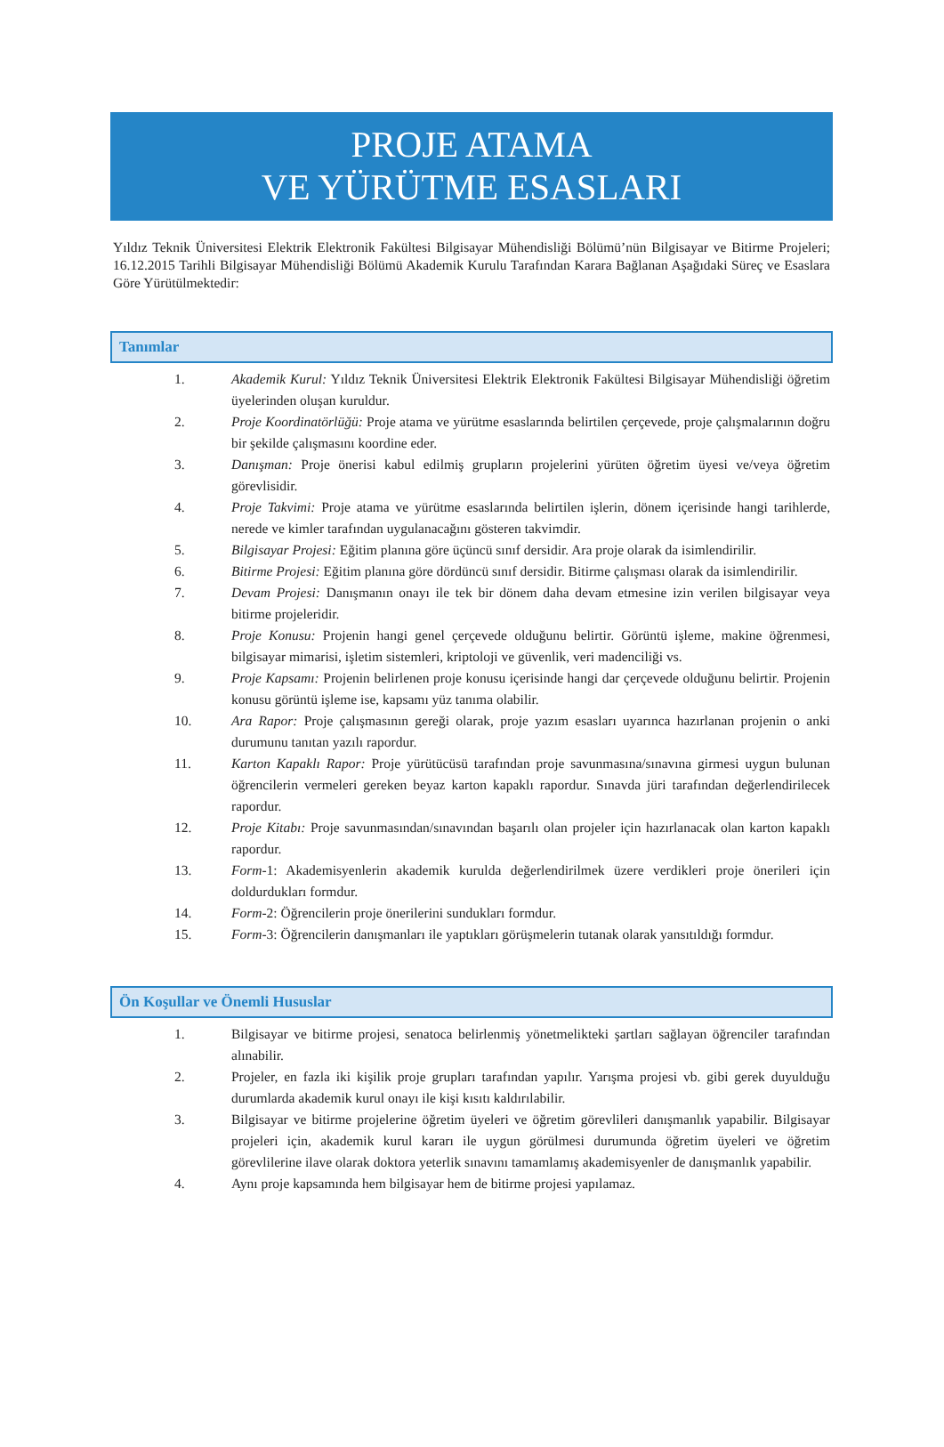PROJE ATAMA
VE YÜRÜTME ESASLARI
Yıldız Teknik Üniversitesi Elektrik Elektronik Fakültesi Bilgisayar Mühendisliği Bölümü’nün Bilgisayar ve Bitirme Projeleri; 16.12.2015 Tarihli Bilgisayar Mühendisliği Bölümü Akademik Kurulu Tarafından Karara Bağlanan Aşağıdaki Süreç ve Esaslara Göre Yürütülmektedir:
Tanımlar
1. Akademik Kurul: Yıldız Teknik Üniversitesi Elektrik Elektronik Fakültesi Bilgisayar Mühendisliği öğretim üyelerinden oluşan kuruldur.
2. Proje Koordinatörlüğü: Proje atama ve yürütme esaslarında belirtilen çerçevede, proje çalışmalarının doğru bir şekilde çalışmasını koordine eder.
3. Danışman: Proje önerisi kabul edilmiş grupların projelerini yürüten öğretim üyesi ve/veya öğretim görevlisidir.
4. Proje Takvimi: Proje atama ve yürütme esaslarında belirtilen işlerin, dönem içerisinde hangi tarihlerde, nerede ve kimler tarafından uygulanacağını gösteren takvimdir.
5. Bilgisayar Projesi: Eğitim planına göre üçüncü sınıf dersidir. Ara proje olarak da isimlendirilir.
6. Bitirme Projesi: Eğitim planına göre dördüncü sınıf dersidir. Bitirme çalışması olarak da isimlendirilir.
7. Devam Projesi: Danışmanın onayı ile tek bir dönem daha devam etmesine izin verilen bilgisayar veya bitirme projeleridir.
8. Proje Konusu: Projenin hangi genel çerçevede olduğunu belirtir. Görüntü işleme, makine öğrenmesi, bilgisayar mimarisi, işletim sistemleri, kriptoloji ve güvenlik, veri madenciliği vs.
9. Proje Kapsamı: Projenin belirlenen proje konusu içerisinde hangi dar çerçevede olduğunu belirtir. Projenin konusu görüntü işleme ise, kapsamı yüz tanıma olabilir.
10. Ara Rapor: Proje çalışmasının gereği olarak, proje yazım esasları uyarınca hazırlanan projenin o anki durumunu tanıtan yazılı rapordur.
11. Karton Kapaklı Rapor: Proje yürütücüsü tarafından proje savunmasına/sınavına girmesi uygun bulunan öğrencilerin vermeleri gereken beyaz karton kapaklı rapordur. Sınavda jüri tarafından değerlendirilecek rapordur.
12. Proje Kitabı: Proje savunmasından/sınavından başarılı olan projeler için hazırlanacak olan karton kapaklı rapordur.
13. Form-1: Akademisyenlerin akademik kurulda değerlendirilmek üzere verdikleri proje önerileri için doldurdukları formdur.
14. Form-2: Öğrencilerin proje önerilerini sundukları formdur.
15. Form-3: Öğrencilerin danışmanları ile yaptıkları görüşmelerin tutanak olarak yansıtıldığı formdur.
Ön Koşullar ve Önemli Hususlar
1. Bilgisayar ve bitirme projesi, senatoca belirlenmiş yönetmelikteki şartları sağlayan öğrenciler tarafından alınabilir.
2. Projeler, en fazla iki kişilik proje grupları tarafından yapılır. Yarışma projesi vb. gibi gerek duyulduğu durumlarda akademik kurul onayı ile kişi kısıtı kaldırılabilir.
3. Bilgisayar ve bitirme projelerine öğretim üyeleri ve öğretim görevlileri danışmanlık yapabilir. Bilgisayar projeleri için, akademik kurul kararı ile uygun görülmesi durumunda öğretim üyeleri ve öğretim görevlilerine ilave olarak doktora yeterlik sınavını tamamlamış akademisyenler de danışmanlık yapabilir.
4. Aynı proje kapsamında hem bilgisayar hem de bitirme projesi yapılamaz.